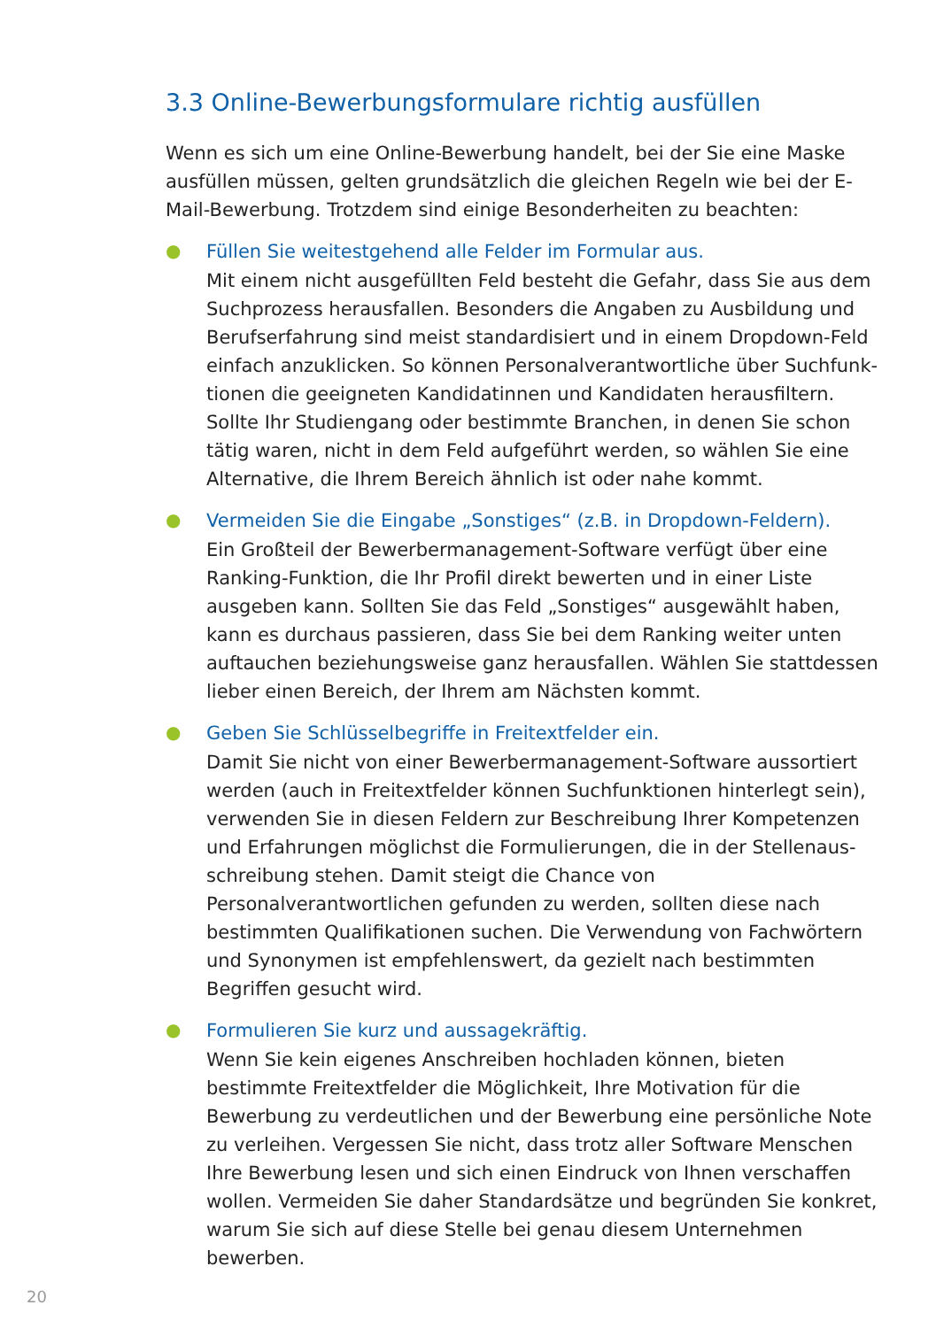3.3 Online-Bewerbungsformulare richtig ausfüllen
Wenn es sich um eine Online-Bewerbung handelt, bei der Sie eine Maske ausfüllen müssen, gelten grundsätzlich die gleichen Regeln wie bei der E-Mail-Bewerbung. Trotzdem sind einige Besonderheiten zu beachten:
●
Füllen Sie weitestgehend alle Felder im Formular aus.
Mit einem nicht ausgefüllten Feld besteht die Gefahr, dass Sie aus dem Suchprozess herausfallen. Besonders die Angaben zu Ausbildung und Berufserfahrung sind meist standardisiert und in einem Dropdown-Feld einfach anzuklicken. So können Personalverantwortliche über Suchfunk­tionen die geeigneten Kandidatinnen und Kandidaten herausfiltern. Sollte Ihr Studiengang oder bestimmte Branchen, in denen Sie schon tätig waren, nicht in dem Feld aufgeführt werden, so wählen Sie eine Alternative, die Ihrem Bereich ähnlich ist oder nahe kommt.
●
Vermeiden Sie die Eingabe „Sonstiges“ (z.B. in Dropdown-Feldern).
Ein Großteil der Bewerbermanagement-Software verfügt über eine Ranking-Funktion, die Ihr Profil direkt bewerten und in einer Liste ausgeben kann. Sollten Sie das Feld „Sonstiges“ ausgewählt haben, kann es durchaus passieren, dass Sie bei dem Ranking weiter unten auftauchen beziehungs­weise ganz herausfallen. Wählen Sie stattdessen lieber einen Bereich, der Ihrem am Nächsten kommt.
●
Geben Sie Schlüsselbegriffe in Freitextfelder ein.
Damit Sie nicht von einer Bewerbermanagement-Software aussortiert werden (auch in Freitextfelder können Suchfunktionen hinterlegt sein), verwenden Sie in diesen Feldern zur Beschreibung Ihrer Kompetenzen und Erfahrungen möglichst die Formulierungen, die in der Stellenaus­schreibung stehen. Damit steigt die Chance von Personalverantwortlichen gefunden zu werden, sollten diese nach bestimmten Qualifikationen suchen. Die Verwendung von Fachwörtern und Synonymen ist empfehlens­wert, da gezielt nach bestimmten Begriffen gesucht wird.
●
Formulieren Sie kurz und aussagekräftig.
Wenn Sie kein eigenes Anschreiben hochladen können, bieten bestimmte Freitextfelder die Möglichkeit, Ihre Motivation für die Bewerbung zu verdeutlichen und der Bewerbung eine persönliche Note zu verleihen. Vergessen Sie nicht, dass trotz aller Software Menschen Ihre Bewerbung lesen und sich einen Eindruck von Ihnen verschaffen wollen. Vermeiden Sie daher Standardsätze und begründen Sie konkret, warum Sie sich auf diese Stelle bei genau diesem Unternehmen bewerben.
20